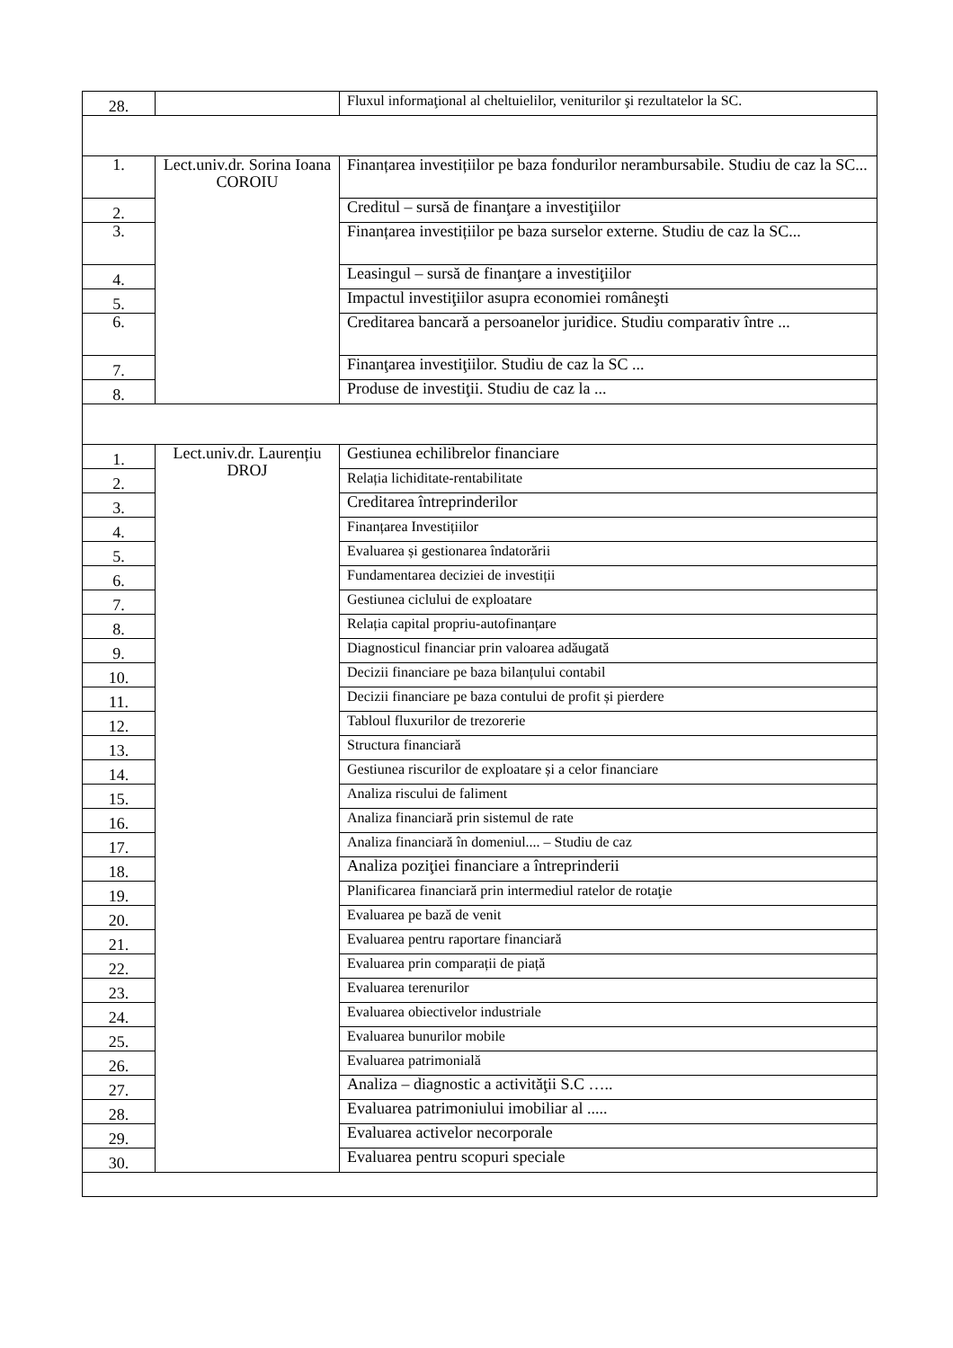| 28. | | Fluxul informaţional al cheltuielilor, veniturilor şi rezultatelor la SC. |
| 1. | Lect.univ.dr. Sorina Ioana COROIU | Finanțarea investițiilor pe baza fondurilor nerambursabile. Studiu de caz la SC... |
| 2. | | Creditul – sursă de finanţare a investiţiilor |
| 3. | | Finanțarea investițiilor pe baza surselor externe. Studiu de caz la SC... |
| 4. | | Leasingul – sursă de finanţare a investiţiilor |
| 5. | | Impactul investiţiilor asupra economiei româneşti |
| 6. | | Creditarea bancară a persoanelor juridice. Studiu comparativ între ... |
| 7. | | Finanţarea investiţiilor. Studiu de caz la SC ... |
| 8. | | Produse de investiţii. Studiu de caz la ... |
| 1. | Lect.univ.dr. Laurențiu DROJ | Gestiunea echilibrelor financiare |
| 2. | | Relația lichiditate-rentabilitate |
| 3. | | Creditarea întreprinderilor |
| 4. | | Finanțarea Investițiilor |
| 5. | | Evaluarea și gestionarea îndatorării |
| 6. | | Fundamentarea deciziei de investiții |
| 7. | | Gestiunea ciclului de exploatare |
| 8. | | Relația capital propriu-autofinanțare |
| 9. | | Diagnosticul financiar prin valoarea adăugată |
| 10. | | Decizii financiare pe baza bilanțului contabil |
| 11. | | Decizii financiare pe baza contului de profit și pierdere |
| 12. | | Tabloul fluxurilor de trezorerie |
| 13. | | Structura financiară |
| 14. | | Gestiunea riscurilor de exploatare și a celor financiare |
| 15. | | Analiza riscului de faliment |
| 16. | | Analiza financiară prin sistemul de rate |
| 17. | | Analiza financiară în domeniul.... – Studiu de caz |
| 18. | | Analiza poziţiei financiare a întreprinderii |
| 19. | | Planificarea financiară prin intermediul ratelor de rotaţie |
| 20. | | Evaluarea pe bază de venit |
| 21. | | Evaluarea pentru raportare financiară |
| 22. | | Evaluarea prin comparații de piață |
| 23. | | Evaluarea terenurilor |
| 24. | | Evaluarea obiectivelor industriale |
| 25. | | Evaluarea bunurilor mobile |
| 26. | | Evaluarea patrimonială |
| 27. | | Analiza – diagnostic a activităţii S.C ….. |
| 28. | | Evaluarea patrimoniului imobiliar al ..... |
| 29. | | Evaluarea activelor necorporale |
| 30. | | Evaluarea pentru scopuri speciale |